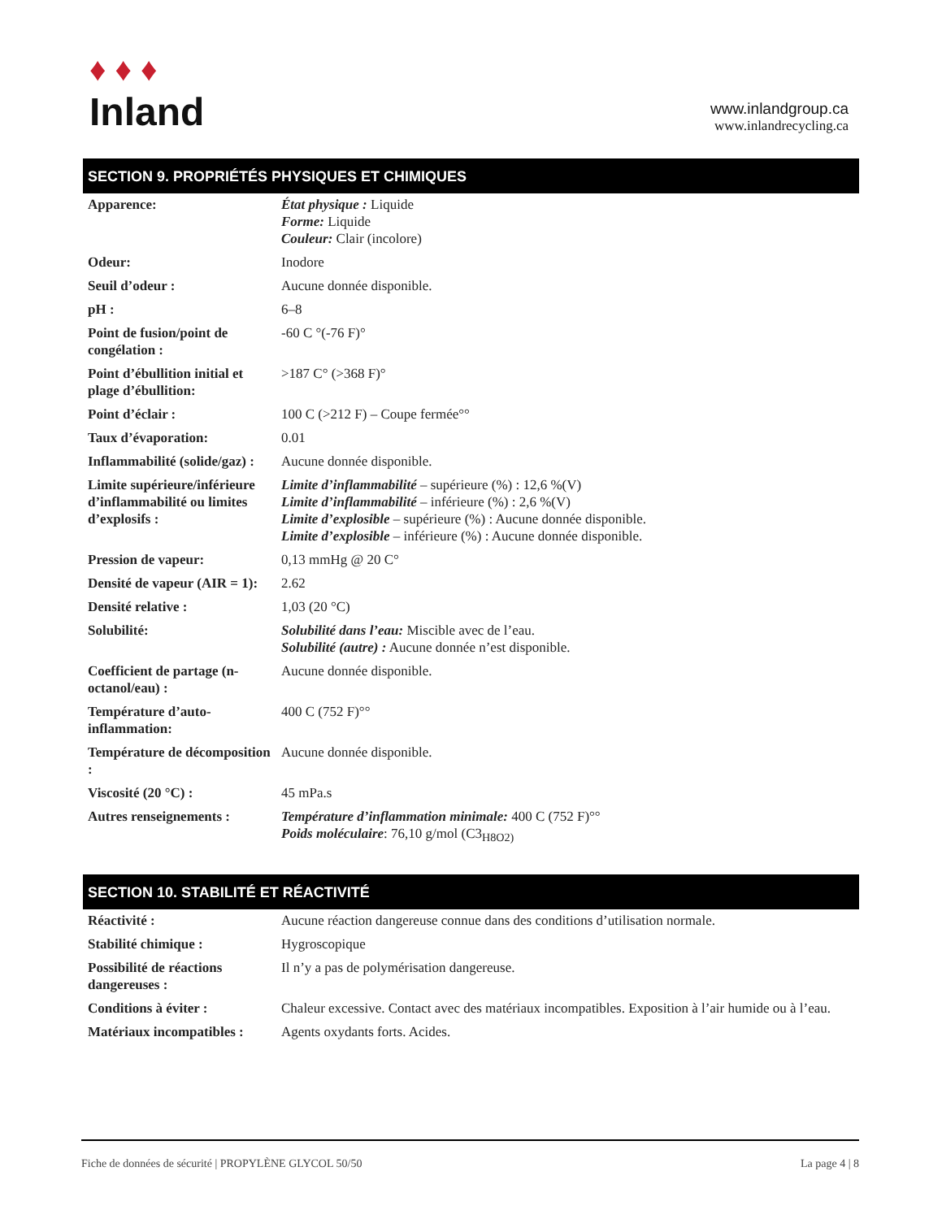♦ ♦ ♦
Inland
www.inlandgroup.ca
www.inlandrecycling.ca
SECTION 9. PROPRIÉTÉS PHYSIQUES ET CHIMIQUES
| Apparence: | État physique : Liquide Forme: Liquide Couleur: Clair (incolore) |
| Odeur: | Inodore |
| Seuil d’odeur : | Aucune donnée disponible. |
| pH : | 6–8 |
| Point de fusion/point de congélation : | -60 C °(-76 F)° |
| Point d’ébullition initial et plage d’ébullition: | >187 C° (>368 F)° |
| Point d’éclair : | 100 C (>212 F) – Coupe fermée°° |
| Taux d’évaporation: | 0.01 |
| Inflammabilité (solide/gaz) : | Aucune donnée disponible. |
| Limite supérieure/inférieure d’inflammabilité ou limites d’explosifs : | Limite d’inflammabilité – supérieure (%) : 12,6 %(V) Limite d’inflammabilité – inférieure (%) : 2,6 %(V) Limite d’explosible – supérieure (%) : Aucune donnée disponible. Limite d’explosible – inférieure (%) : Aucune donnée disponible. |
| Pression de vapeur: | 0,13 mmHg @ 20 C° |
| Densité de vapeur (AIR = 1): | 2.62 |
| Densité relative : | 1,03 (20 °C) |
| Solubilité: | Solubilité dans l’eau: Miscible avec de l’eau. Solubilité (autre) : Aucune donnée n’est disponible. |
| Coefficient de partage (n-octanol/eau) : | Aucune donnée disponible. |
| Température d’auto-inflammation: | 400 C (752 F)°° |
| Température de décomposition : | Aucune donnée disponible. |
| Viscosité (20 °C) : | 45 mPa.s |
| Autres renseignements : | Température d’inflammation minimale: 400 C (752 F)°° Poids moléculaire : 76,10 g/mol (C3<sub>H8O2)</sub> |
SECTION 10. STABILITÉ ET RÉACTIVITÉ
| Réactivité : | Aucune réaction dangereuse connue dans des conditions d’utilisation normale. |
| Stabilité chimique : | Hygroscopique |
| Possibilité de réactions dangereuses : | Il n’y a pas de polymérisation dangereuse. |
| Conditions à éviter : | Chaleur excessive. Contact avec des matériaux incompatibles. Exposition à l’air humide ou à l’eau. |
| Matériaux incompatibles : | Agents oxydants forts. Acides. |
Fiche de données de sécurité | PROPYLÈNE GLYCOL 50/50 La page 4 | 8